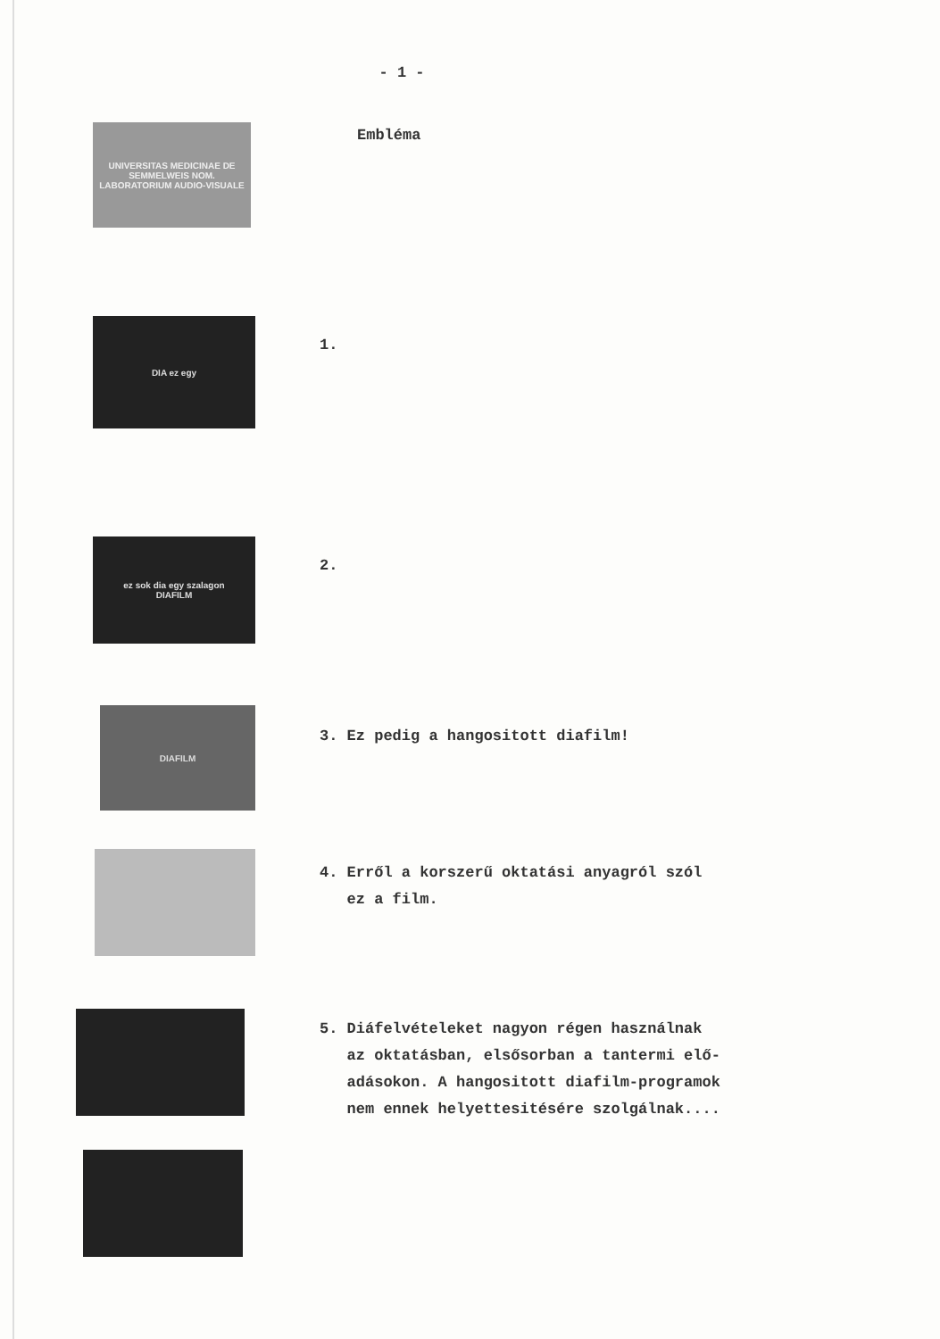- 1 -
UNIVERSITAS MEDICINAE DE SEMMELWEIS NOM.
LABORATORIUM AUDIO-VISUALE
Embléma
DIA ez egy
1.
ez sok dia egy szalagon
DIAFILM
2.
DIAFILM
3. Ez pedig a hangositott diafilm!
4. Erről a korszerű oktatási anyagról szól
ez a film.
5. Diáfelvételeket nagyon régen használnak
az oktatásban, elsősorban a tantermi elő-
adásokon. A hangositott diafilm-programok
nem ennek helyettesitésére szolgálnak....